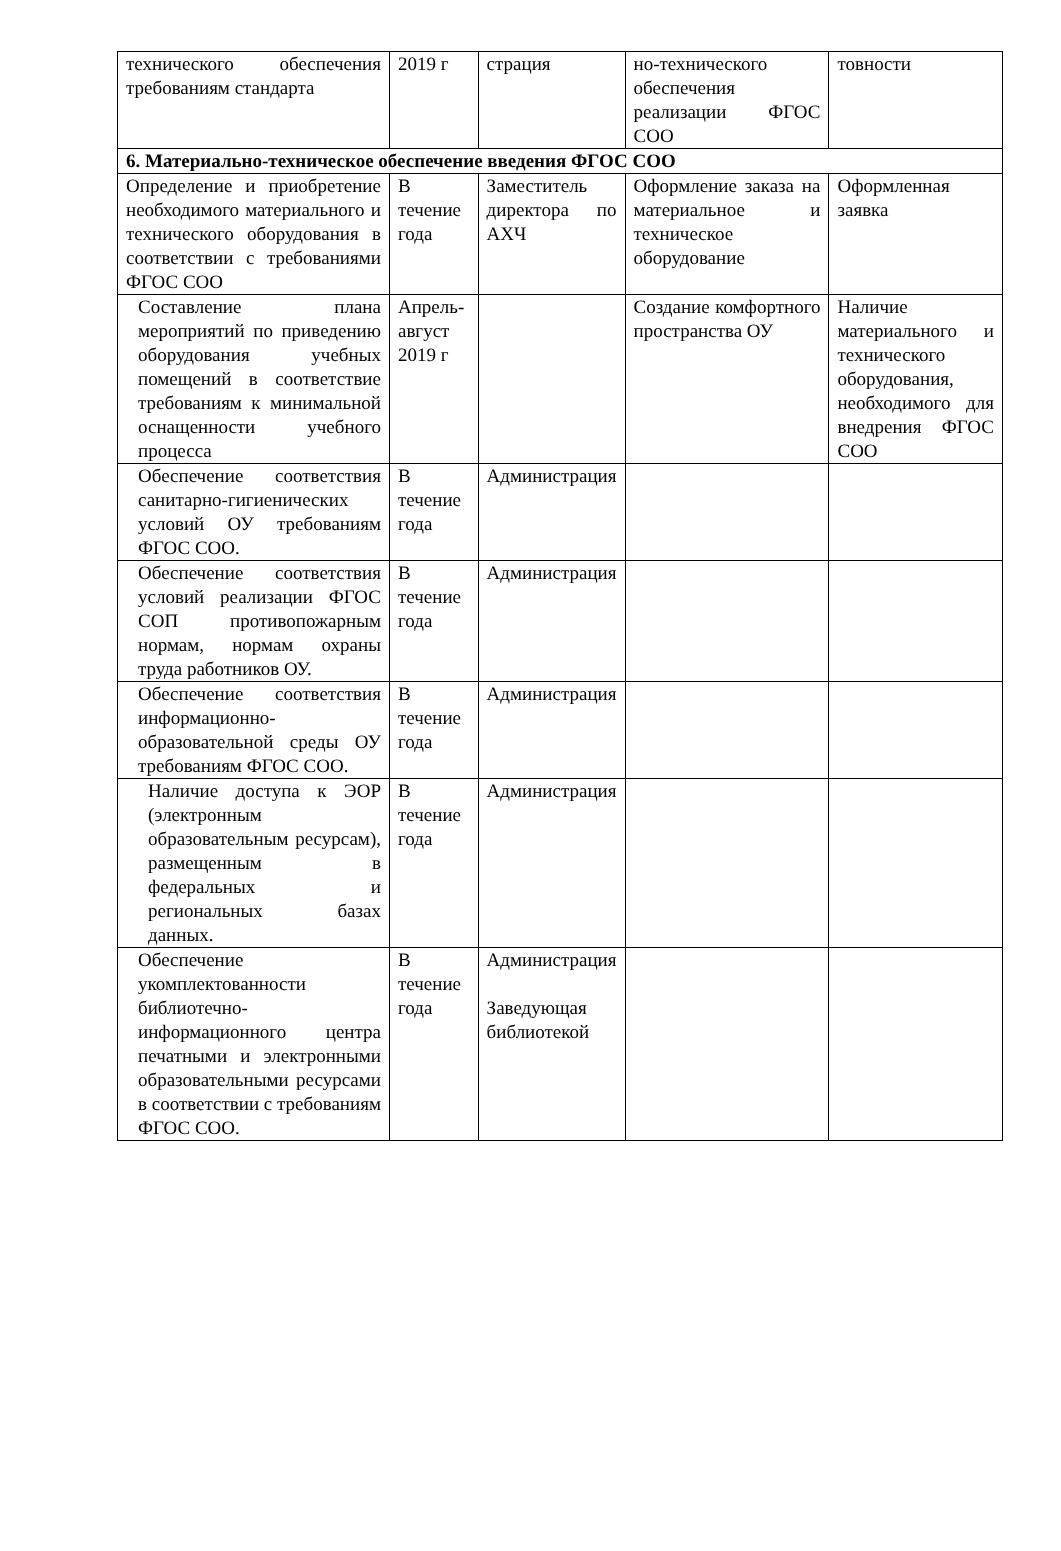| технического обеспечения требованиям стандарта | 2019 г | страция | но-технического обеспечения реализации ФГОС СОО | товности |
| 6. Материально-техническое обеспечение введения ФГОС СОО | | | | |
| Определение и приобретение необходимого материального и технического оборудования в соответствии с требованиями ФГОС СОО | В течение года | Заместитель директора по АХЧ | Оформление заказа на материальное и техническое оборудование | Оформленная заявка |
| Составление плана мероприятий по приведению оборудования учебных помещений в соответствие требованиям к минимальной оснащенности учебного процесса | Апрель-август 2019 г | | Создание комфортного пространства ОУ | Наличие материального и технического оборудования, необходимого для внедрения ФГОС СОО |
| Обеспечение соответствия санитарно-гигиенических условий ОУ требованиям ФГОС СОО. | В течение года | Администрация | | |
| Обеспечение соответствия условий реализации ФГОС СОП противопожарным нормам, нормам охраны труда работников ОУ. | В течение года | Администрация | | |
| Обеспечение соответствия информационно-образовательной среды ОУ требованиям ФГОС СОО. | В течение года | Администрация | | |
| Наличие доступа к ЭОР (электронным образовательным ресурсам), размещенным в федеральных и региональных базах данных. | В течение года | Администрация | | |
| Обеспечение укомплектованности библиотечно-информационного центра печатными и электронными образовательными ресурсами в соответствии с требованиям ФГОС СОО. | В течение года | Администрация Заведующая библиотекой | | |